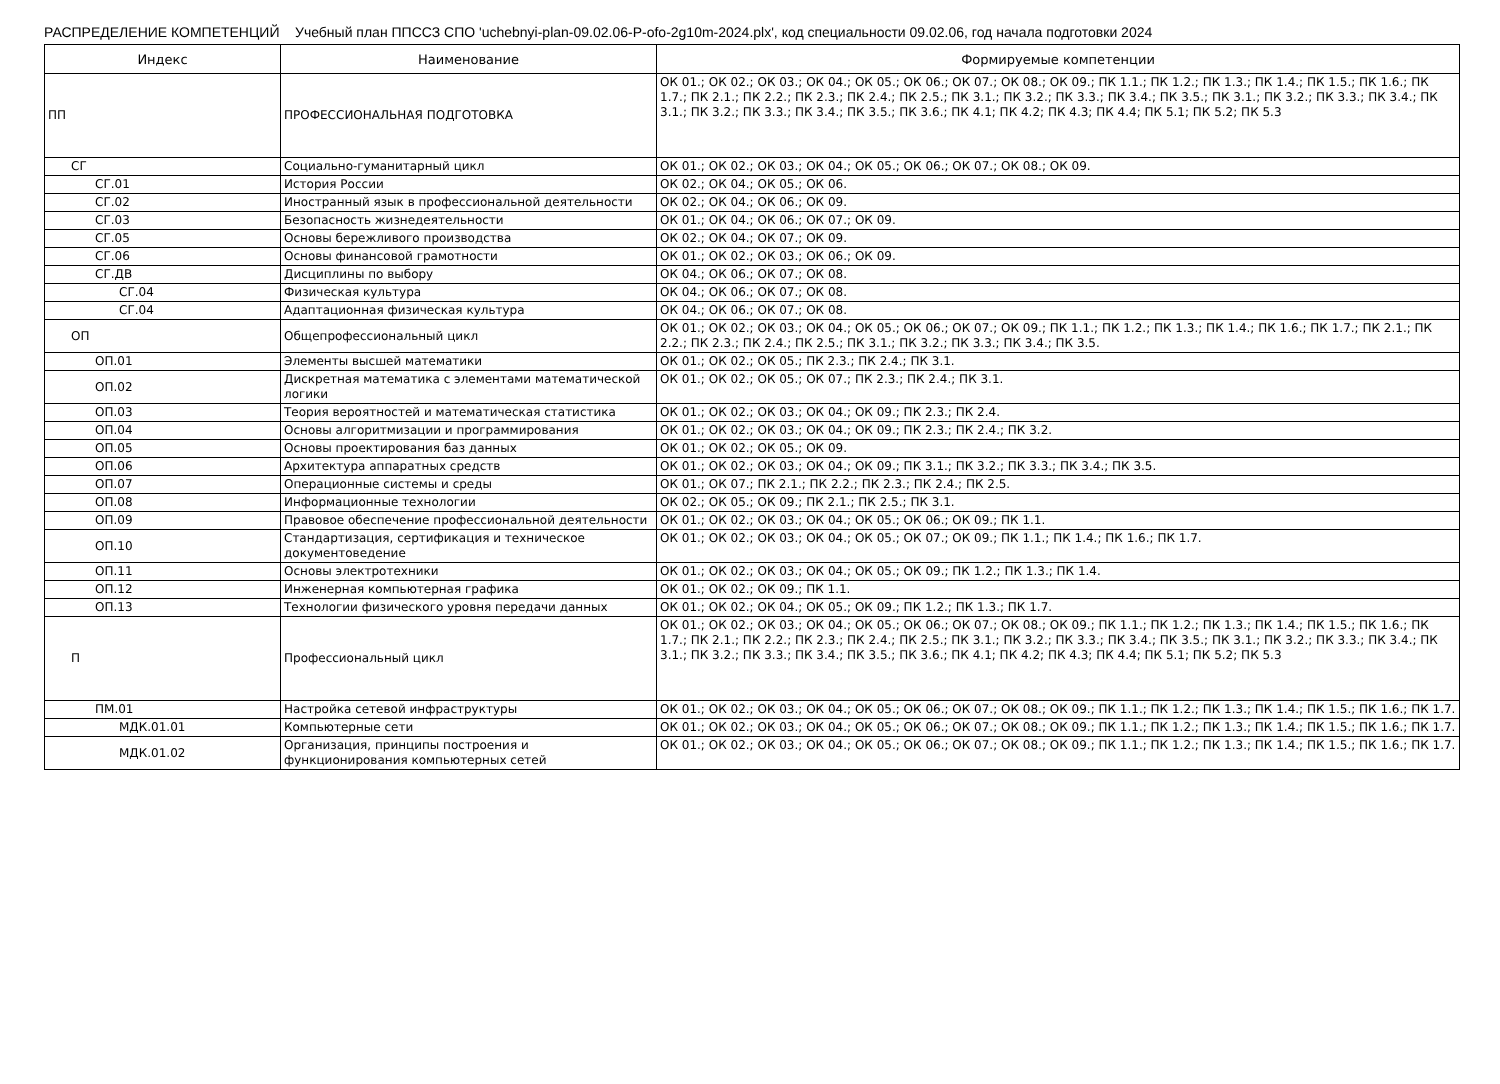РАСПРЕДЕЛЕНИЕ КОМПЕТЕНЦИЙ Учебный план ППССЗ СПО 'uchebnyi-plan-09.02.06-P-ofo-2g10m-2024.plx', код специальности 09.02.06, год начала подготовки 2024
| Индекс | Наименование | Формируемые компетенции |
| --- | --- | --- |
| ПП | ПРОФЕССИОНАЛЬНАЯ ПОДГОТОВКА | ОК 01.; ОК 02.; ОК 03.; ОК 04.; ОК 05.; ОК 06.; ОК 07.; ОК 08.; ОК 09.; ПК 1.1.; ПК 1.2.; ПК 1.3.; ПК 1.4.; ПК 1.5.; ПК 1.6.; ПК 1.7.; ПК 2.1.; ПК 2.2.; ПК 2.3.; ПК 2.4.; ПК 2.5.; ПК 3.1.; ПК 3.2.; ПК 3.3.; ПК 3.4.; ПК 3.5.; ПК 3.1.; ПК 3.2.; ПК 3.3.; ПК 3.4.; ПК 3.1.; ПК 3.2.; ПК 3.3.; ПК 3.4.; ПК 3.5.; ПК 3.6.; ПК 4.1; ПК 4.2; ПК 4.3; ПК 4.4; ПК 5.1; ПК 5.2; ПК 5.3 |
| СГ | Социально-гуманитарный цикл | ОК 01.; ОК 02.; ОК 03.; ОК 04.; ОК 05.; ОК 06.; ОК 07.; ОК 08.; ОК 09. |
| СГ.01 | История России | ОК 02.; ОК 04.; ОК 05.; ОК 06. |
| СГ.02 | Иностранный язык в профессиональной деятельности | ОК 02.; ОК 04.; ОК 06.; ОК 09. |
| СГ.03 | Безопасность жизнедеятельности | ОК 01.; ОК 04.; ОК 06.; ОК 07.; ОК 09. |
| СГ.05 | Основы бережливого производства | ОК 02.; ОК 04.; ОК 07.; ОК 09. |
| СГ.06 | Основы финансовой грамотности | ОК 01.; ОК 02.; ОК 03.; ОК 06.; ОК 09. |
| СГ.ДВ | Дисциплины по выбору | ОК 04.; ОК 06.; ОК 07.; ОК 08. |
| СГ.04 | Физическая культура | ОК 04.; ОК 06.; ОК 07.; ОК 08. |
| СГ.04 | Адаптационная физическая культура | ОК 04.; ОК 06.; ОК 07.; ОК 08. |
| ОП | Общепрофессиональный цикл | ОК 01.; ОК 02.; ОК 03.; ОК 04.; ОК 05.; ОК 06.; ОК 07.; ОК 09.; ПК 1.1.; ПК 1.2.; ПК 1.3.; ПК 1.4.; ПК 1.6.; ПК 1.7.; ПК 2.1.; ПК 2.2.; ПК 2.3.; ПК 2.4.; ПК 2.5.; ПК 3.1.; ПК 3.2.; ПК 3.3.; ПК 3.4.; ПК 3.5. |
| ОП.01 | Элементы высшей математики | ОК 01.; ОК 02.; ОК 05.; ПК 2.3.; ПК 2.4.; ПК 3.1. |
| ОП.02 | Дискретная математика с элементами математической логики | ОК 01.; ОК 02.; ОК 05.; ОК 07.; ПК 2.3.; ПК 2.4.; ПК 3.1. |
| ОП.03 | Теория вероятностей и математическая статистика | ОК 01.; ОК 02.; ОК 03.; ОК 04.; ОК 09.; ПК 2.3.; ПК 2.4. |
| ОП.04 | Основы алгоритмизации и программирования | ОК 01.; ОК 02.; ОК 03.; ОК 04.; ОК 09.; ПК 2.3.; ПК 2.4.; ПК 3.2. |
| ОП.05 | Основы проектирования баз данных | ОК 01.; ОК 02.; ОК 05.; ОК 09. |
| ОП.06 | Архитектура аппаратных средств | ОК 01.; ОК 02.; ОК 03.; ОК 04.; ОК 09.; ПК 3.1.; ПК 3.2.; ПК 3.3.; ПК 3.4.; ПК 3.5. |
| ОП.07 | Операционные системы и среды | ОК 01.; ОК 07.; ПК 2.1.; ПК 2.2.; ПК 2.3.; ПК 2.4.; ПК 2.5. |
| ОП.08 | Информационные технологии | ОК 02.; ОК 05.; ОК 09.; ПК 2.1.; ПК 2.5.; ПК 3.1. |
| ОП.09 | Правовое обеспечение профессиональной деятельности | ОК 01.; ОК 02.; ОК 03.; ОК 04.; ОК 05.; ОК 06.; ОК 09.; ПК 1.1. |
| ОП.10 | Стандартизация, сертификация и техническое документоведение | ОК 01.; ОК 02.; ОК 03.; ОК 04.; ОК 05.; ОК 07.; ОК 09.; ПК 1.1.; ПК 1.4.; ПК 1.6.; ПК 1.7. |
| ОП.11 | Основы электротехники | ОК 01.; ОК 02.; ОК 03.; ОК 04.; ОК 05.; ОК 09.; ПК 1.2.; ПК 1.3.; ПК 1.4. |
| ОП.12 | Инженерная компьютерная графика | ОК 01.; ОК 02.; ОК 09.; ПК 1.1. |
| ОП.13 | Технологии физического уровня передачи данных | ОК 01.; ОК 02.; ОК 04.; ОК 05.; ОК 09.; ПК 1.2.; ПК 1.3.; ПК 1.7. |
| П | Профессиональный цикл | ОК 01.; ОК 02.; ОК 03.; ОК 04.; ОК 05.; ОК 06.; ОК 07.; ОК 08.; ОК 09.; ПК 1.1.; ПК 1.2.; ПК 1.3.; ПК 1.4.; ПК 1.5.; ПК 1.6.; ПК 1.7.; ПК 2.1.; ПК 2.2.; ПК 2.3.; ПК 2.4.; ПК 2.5.; ПК 3.1.; ПК 3.2.; ПК 3.3.; ПК 3.4.; ПК 3.5.; ПК 3.1.; ПК 3.2.; ПК 3.3.; ПК 3.4.; ПК 3.1.; ПК 3.2.; ПК 3.3.; ПК 3.4.; ПК 3.5.; ПК 3.6.; ПК 4.1; ПК 4.2; ПК 4.3; ПК 4.4; ПК 5.1; ПК 5.2; ПК 5.3 |
| ПМ.01 | Настройка сетевой инфраструктуры | ОК 01.; ОК 02.; ОК 03.; ОК 04.; ОК 05.; ОК 06.; ОК 07.; ОК 08.; ОК 09.; ПК 1.1.; ПК 1.2.; ПК 1.3.; ПК 1.4.; ПК 1.5.; ПК 1.6.; ПК 1.7. |
| МДК.01.01 | Компьютерные сети | ОК 01.; ОК 02.; ОК 03.; ОК 04.; ОК 05.; ОК 06.; ОК 07.; ОК 08.; ОК 09.; ПК 1.1.; ПК 1.2.; ПК 1.3.; ПК 1.4.; ПК 1.5.; ПК 1.6.; ПК 1.7. |
| МДК.01.02 | Организация, принципы построения и функционирования компьютерных сетей | ОК 01.; ОК 02.; ОК 03.; ОК 04.; ОК 05.; ОК 06.; ОК 07.; ОК 08.; ОК 09.; ПК 1.1.; ПК 1.2.; ПК 1.3.; ПК 1.4.; ПК 1.5.; ПК 1.6.; ПК 1.7. |